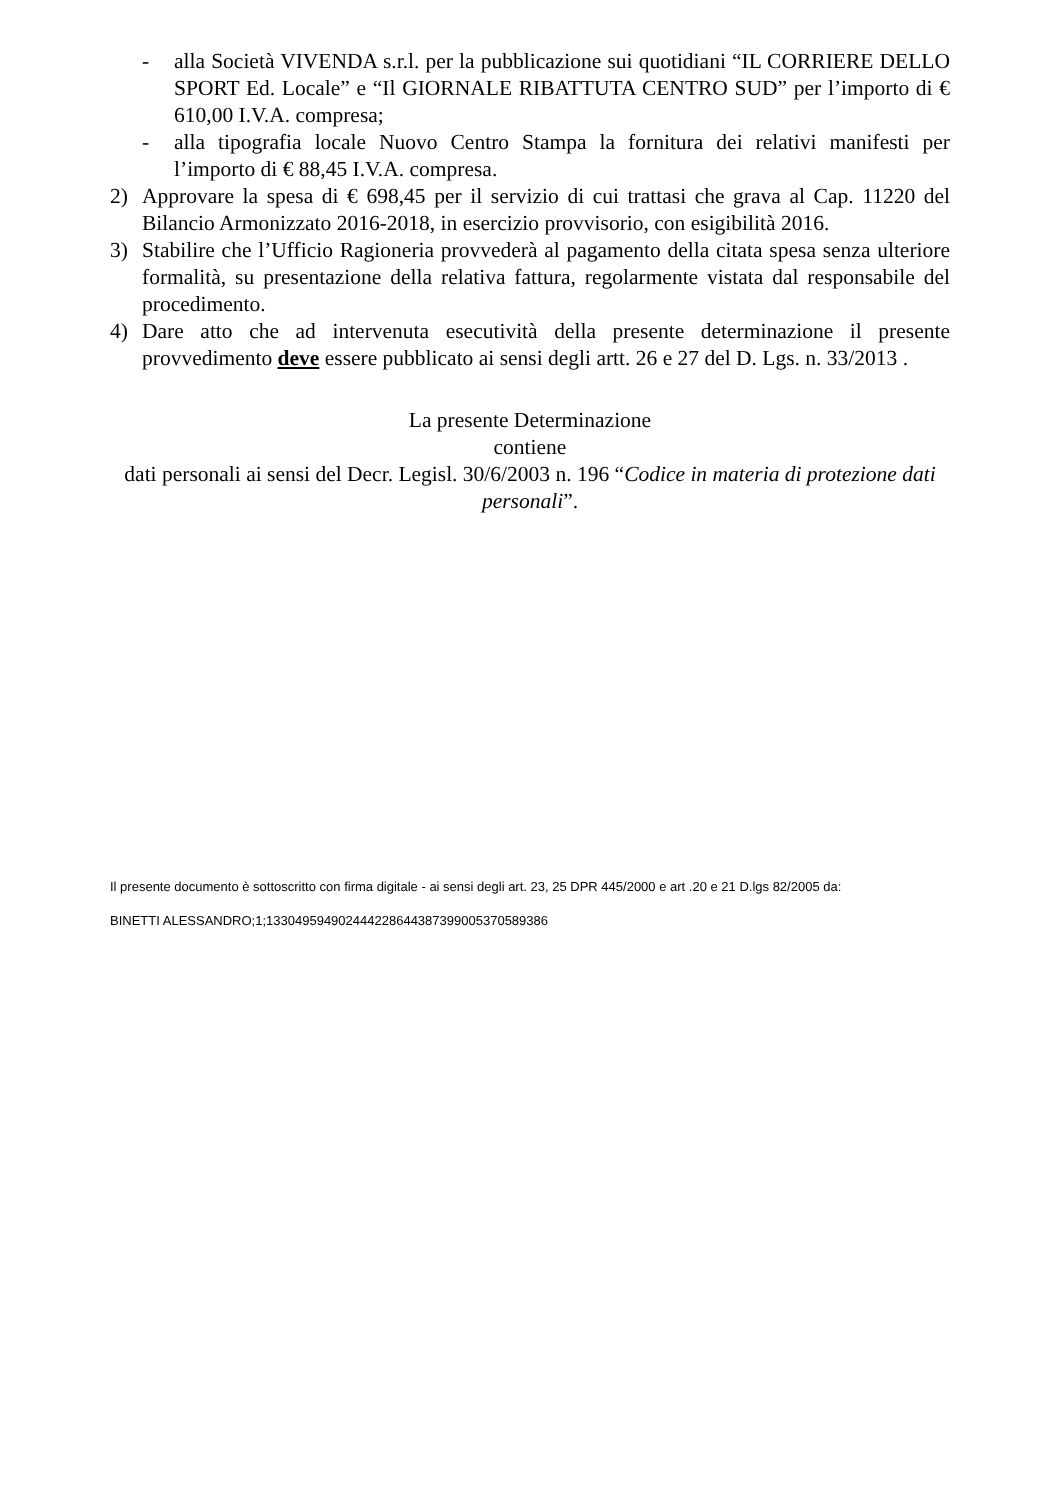- alla Società VIVENDA s.r.l. per la pubblicazione sui quotidiani “IL CORRIERE DELLO SPORT Ed. Locale” e “Il GIORNALE RIBATTUTA CENTRO SUD” per l’importo di € 610,00 I.V.A. compresa;
- alla tipografia locale Nuovo Centro Stampa la fornitura dei relativi manifesti per l’importo di € 88,45 I.V.A. compresa.
2) Approvare la spesa di € 698,45 per il servizio di cui trattasi che grava al Cap. 11220 del Bilancio Armonizzato 2016-2018, in esercizio provvisorio, con esigibilità 2016.
3) Stabilire che l’Ufficio Ragioneria provvederà al pagamento della citata spesa senza ulteriore formalità, su presentazione della relativa fattura, regolarmente vistata dal responsabile del procedimento.
4) Dare atto che ad intervenuta esecutività della presente determinazione il presente provvedimento deve essere pubblicato ai sensi degli artt. 26 e 27 del D. Lgs. n. 33/2013 .
La presente Determinazione
contiene
dati personali ai sensi del Decr. Legisl. 30/6/2003 n. 196 “Codice in materia di protezione dati personali”.
Il presente documento è sottoscritto con firma digitale - ai sensi degli art. 23, 25 DPR 445/2000 e art .20 e 21 D.lgs 82/2005 da:
BINETTI ALESSANDRO;1;133049594902444228644387399005370589386